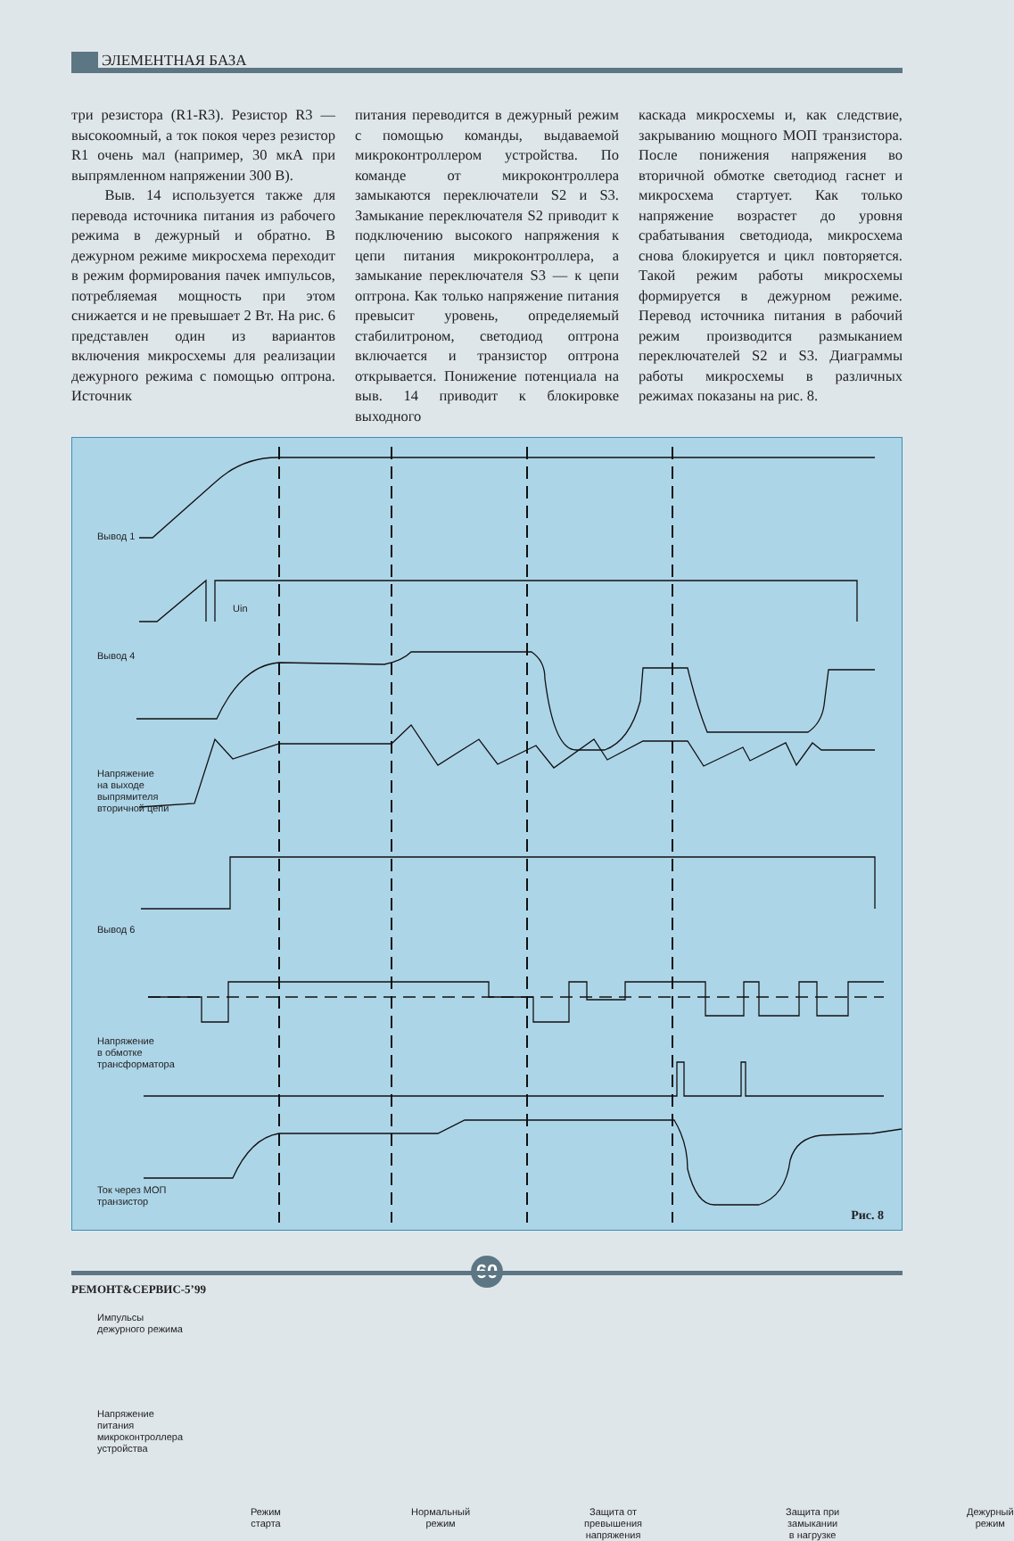ЭЛЕМЕНТНАЯ БАЗА
три резистора (R1-R3). Резистор R3 — высокоомный, а ток покоя через резистор R1 очень мал (например, 30 мкА при выпрямленном напряжении 300 В).
Выв. 14 используется также для перевода источника питания из рабочего режима в дежурный и обратно. В дежурном режиме микросхема переходит в режим формирования пачек импульсов, потребляемая мощность при этом снижается и не превышает 2 Вт. На рис. 6 представлен один из вариантов включения микросхемы для реализации дежурного режима с помощью оптрона. Источник
питания переводится в дежурный режим с помощью команды, выдаваемой микроконтроллером устройства. По команде от микроконтроллера замыкаются переключатели S2 и S3. Замыкание переключателя S2 приводит к подключению высокого напряжения к цепи питания микроконтроллера, а замыкание переключателя S3 — к цепи оптрона. Как только напряжение питания превысит уровень, определяемый стабилитроном, светодиод оптрона включается и транзистор оптрона открывается. Понижение потенциала на выв. 14 приводит к блокировке выходного
каскада микросхемы и, как следствие, закрыванию мощного МОП транзистора. После понижения напряжения во вторичной обмотке светодиод гаснет и микросхема стартует. Как только напряжение возрастет до уровня срабатывания светодиода, микросхема снова блокируется и цикл повторяется. Такой режим работы микросхемы формируется в дежурном режиме. Перевод источника питания в рабочий режим производится размыканием переключателей S2 и S3. Диаграммы работы микросхемы в различных режимах показаны на рис. 8.
Вывод 1
Uin
Вывод 4
Напряжение
на выходе
выпрямителя
вторичной цепи
Вывод 6
Напряжение
в обмотке
трансформатора
Ток через МОП
транзистор
Импульсы
дежурного режима
Напряжение
питания
микроконтроллера
устройства
Режим
старта
Нормальный
режим
Защита от
превышения
напряжения
Защита при
замыкании
в нагрузке
Дежурный
режим
Рис. 8
60
РЕМОНТ&СЕРВИС-5’99